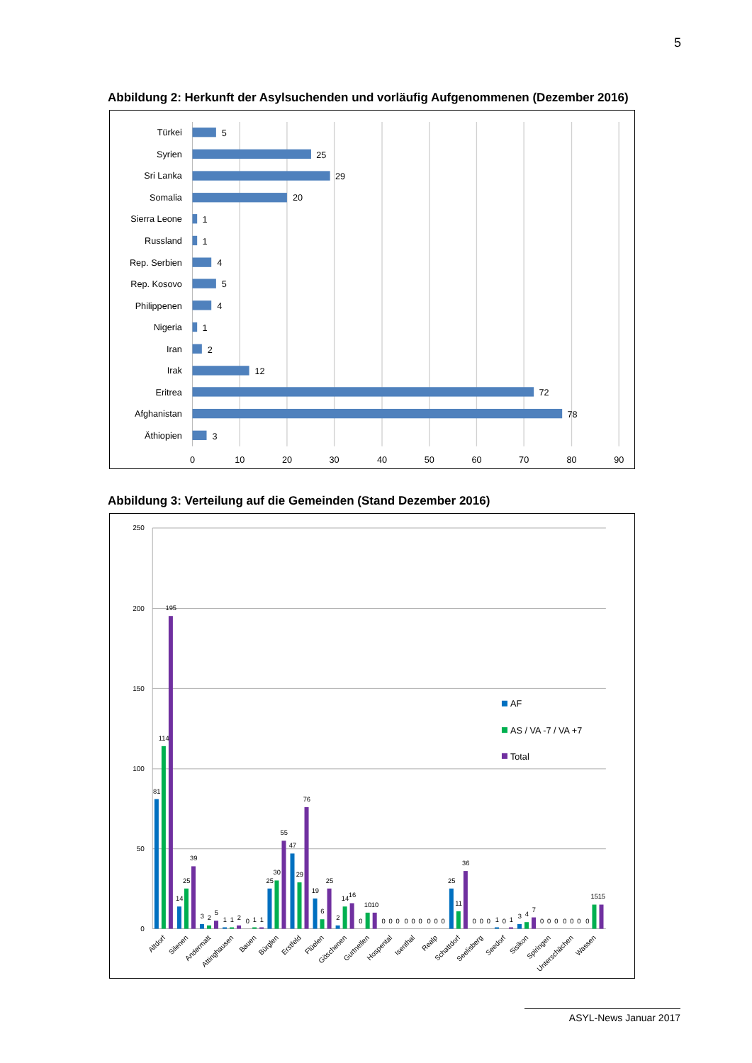5
Abbildung 2: Herkunft der Asylsuchenden und vorläufig Aufgenommenen (Dezember 2016)
Türkei
Syrien
Sri Lanka
Somalia
Sierra Leone
Russland
Rep. Serbien
Rep. Kosovo
Philippenen
Nigeria
Iran
Irak
Eritrea
Afghanistan
Äthiopien
5
25
29
20
1
1
4
5
4
1
2
12
72
78
3
0
10
20
30
40
50
60
70
80
90
Abbildung 3: Verteilung auf die Gemeinden (Stand Dezember 2016)
250
200
150
100
50
0
81
114
195
14
25
39
3
2
5
1
1
2
0
1
1
25
30
55
47
29
76
19
6
25
2
14
16
0
10
10
0
0
0
0
0
0
0
0
0
25
11
36
0
0
0
1
0
1
3
4
7
0
0
0
0
0
0
0
15
15
Altdorf
Silenen
Andermatt
Attinghausen
Bauen
Bürglen
Erstfeld
Flüelen
Göschenen
Gurtnellen
Hospental
Isenthal
Realp
Schattdorf
Seelisberg
Seedorf
Sisikon
Spiringen
Unterschächen
Wassen
AF
AS / VA -7 / VA +7
Total
ASYL-News Januar 2017